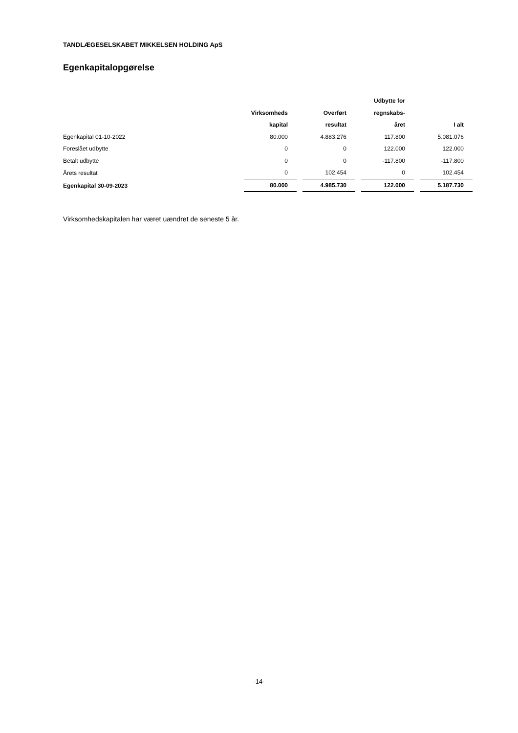TANDLÆGESELSKABET MIKKELSEN HOLDING ApS
Egenkapitalopgørelse
| | | | Udbytte for | |
| --- | --- | --- | --- | --- |
| | Virksomheds | Overført | regnskabs- | |
| | kapital | resultat | året | I alt |
| Egenkapital 01-10-2022 | 80.000 | 4.883.276 | 117.800 | 5.081.076 |
| Foreslået udbytte | 0 | 0 | 122.000 | 122.000 |
| Betalt udbytte | 0 | 0 | -117.800 | -117.800 |
| Årets resultat | 0 | 102.454 | 0 | 102.454 |
| Egenkapital 30-09-2023 | 80.000 | 4.985.730 | 122.000 | 5.187.730 |
Virksomhedskapitalen har været uændret de seneste 5 år.
-14-